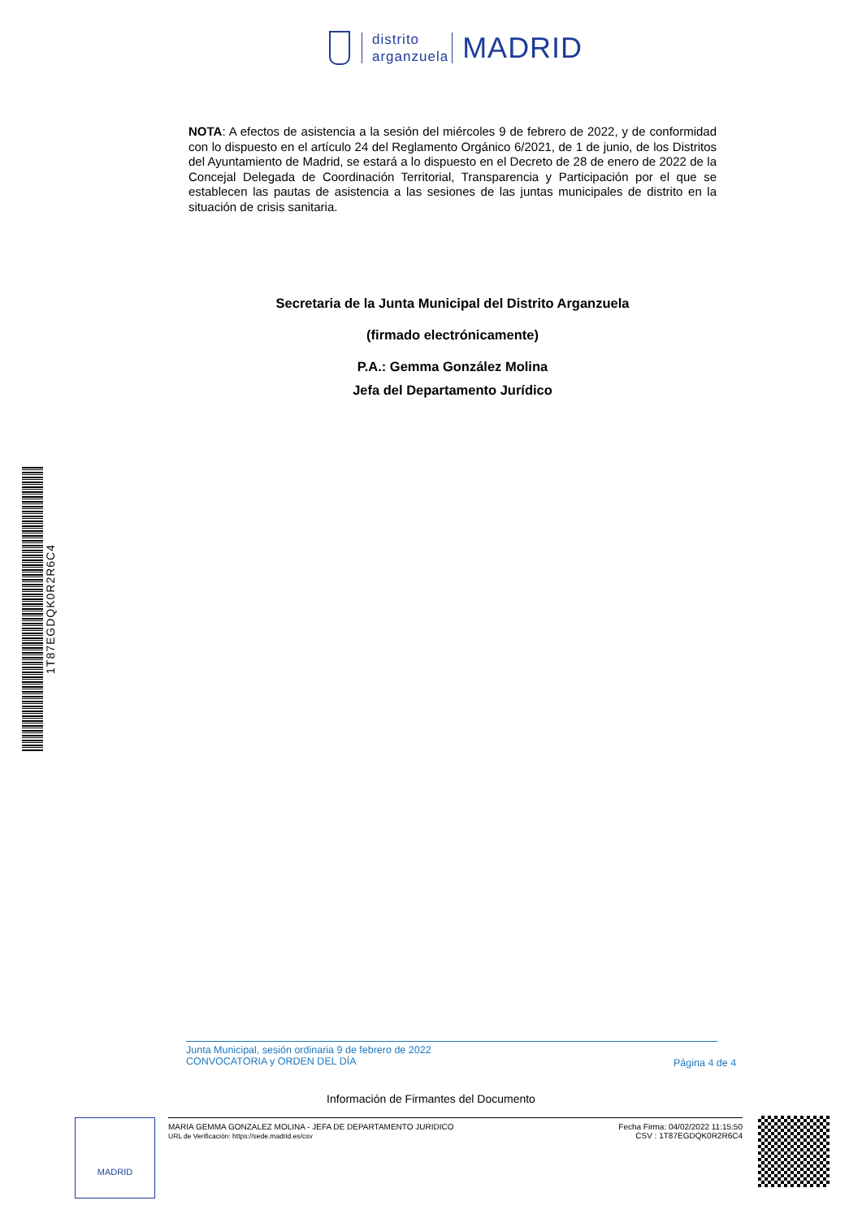distrito
arganzuela
MADRID
NOTA: A efectos de asistencia a la sesión del miércoles 9 de febrero de 2022, y de conformidad con lo dispuesto en el artículo 24 del Reglamento Orgánico 6/2021, de 1 de junio, de los Distritos del Ayuntamiento de Madrid, se estará a lo dispuesto en el Decreto de 28 de enero de 2022 de la Concejal Delegada de Coordinación Territorial, Transparencia y Participación por el que se establecen las pautas de asistencia a las sesiones de las juntas municipales de distrito en la situación de crisis sanitaria.
Secretaria de la Junta Municipal del Distrito Arganzuela
(firmado electrónicamente)
P.A.: Gemma González Molina
Jefa del Departamento Jurídico
1T87EGDQK0R2R6C4
Junta Municipal, sesión ordinaria 9 de febrero de 2022
CONVOCATORIA y ORDEN DEL DÍA
Página 4 de 4
Información de Firmantes del Documento
MADRID
MARIA GEMMA GONZALEZ MOLINA - JEFA DE DEPARTAMENTO JURIDICO
URL de Verificación: https://sede.madrid.es/csv
Fecha Firma: 04/02/2022 11:15:50
CSV : 1T87EGDQK0R2R6C4